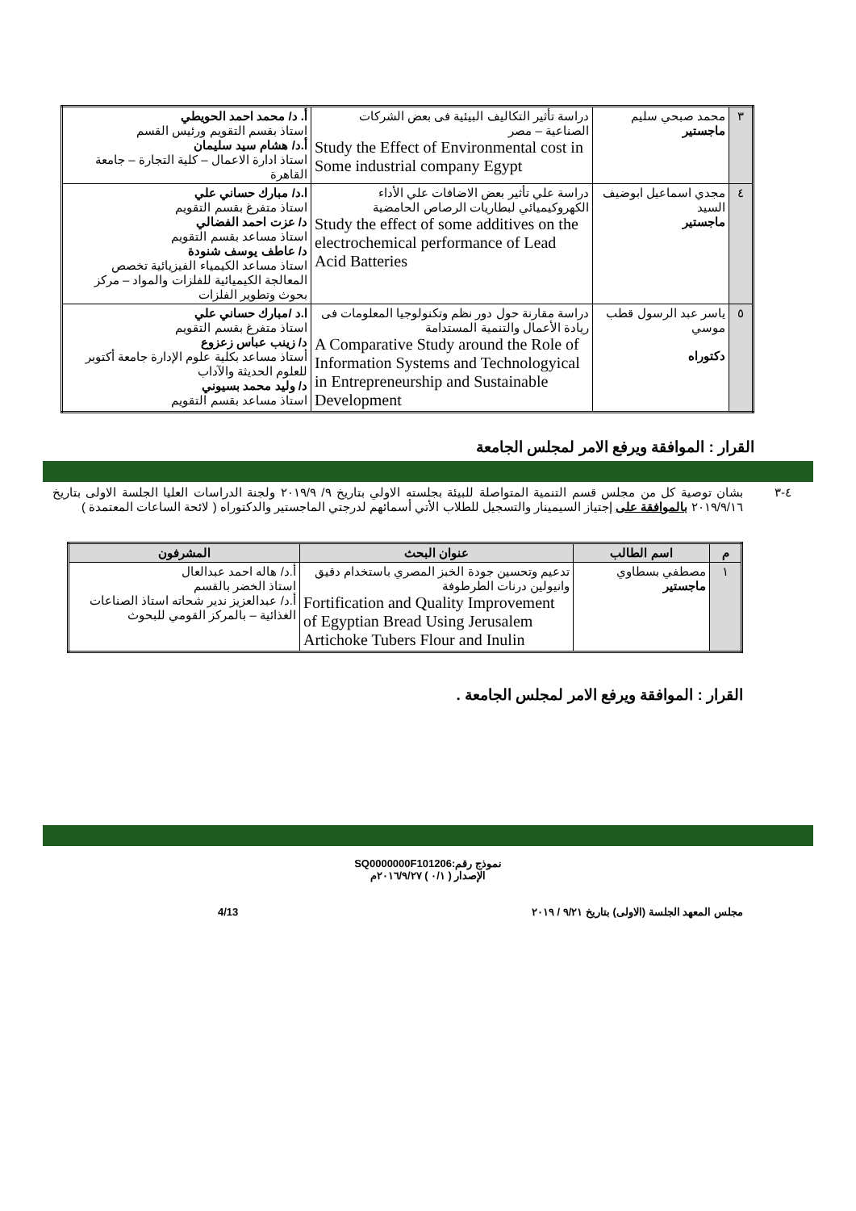| ٣ | محمد صبحي سليم ماجستير | دراسة تأثير التكاليف البيئية فى بعض الشركات الصناعية – مصر Study the Effect of Environmental cost in Some industrial company Egypt | أ. د/ محمد احمد الحويطي استاذ بقسم التقويم ورئيس القسم أ.د/ هشام سيد سليمان استاذ ادارة الاعمال – كلية التجارة – جامعة القاهرة |
| ٤ | مجدي اسماعيل ابوضيف السيد ماجستير | دراسة علي تأثير بعض الاضافات علي الأداء الكهروكيميائي لبطاريات الرصاص الحامضية Study the effect of some additives on the electrochemical performance of Lead Acid Batteries | ا.د/ مبارك حساني علي استاذ متفرغ بقسم التقويم د/ عزت احمد الفضالي استاذ مساعد بقسم التقويم د/ عاطف يوسف شنودة استاذ مساعد الكيمياء الفيزيائية تخصص المعالجة الكيميائية للفلزات والمواد – مركز بحوث وتطوير الفلزات |
| ٥ | ياسر عبد الرسول قطب موسي دكتوراه | دراسة مقارنة حول دور نظم وتكنولوجيا المعلومات فى ريادة الأعمال والتنمية المستدامة A Comparative Study around the Role of Information Systems and Technologyical in Entrepreneurship and Sustainable Development | ا.د /مبارك حساني علي استاذ متفرغ بقسم التقويم د/ زينب عباس زعزوع أستاذ مساعد بكلية علوم الإدارة جامعة أكتوبر للعلوم الحديثة والآداب د/ وليد محمد بسيوني استاذ مساعد بقسم التقويم |
القرار : الموافقة ويرفع الامر لمجلس الجامعة
٤-٣ بشان توصية كل من مجلس قسم التنمية المتواصلة للبيئة بجلسته الاولي بتاريخ ٩/ ٢٠١٩/٩ ولجنة الدراسات العليا الجلسة الاولى بتاريخ ٢٠١٩/٩/١٦ بالموافقة على إجتياز السيمينار والتسجيل للطلاب الأتي أسمائهم لدرجتي الماجستير والدكتوراه ( لائحة الساعات المعتمدة )
| م | اسم الطالب | عنوان البحث | المشرفون |
| --- | --- | --- | --- |
| ١ | مصطفي بسطاوي ماجستير | تدعيم وتحسين جودة الخبز المصري باستخدام دقيق وانيولين درنات الطرطوفة Fortification and Quality Improvement of Egyptian Bread Using Jerusalem Artichoke Tubers Flour and Inulin | أ.د/ هاله احمد عبدالعال استاذ الخضر بالقسم أ.د/ عبدالعزيز ندير شحاته استاذ الصناعات الغذائية – بالمركز القومي للبحوث |
القرار : الموافقة ويرفع الامر لمجلس الجامعة .
نموذج رقم:SQ0000000F101206
الإصدار ( ٠/١ ) ٢٠١٦/٩/٢٧م
مجلس المعهد الجلسة (الاولى) بتاريخ ٩/٢١ / ٢٠١٩ 4/13